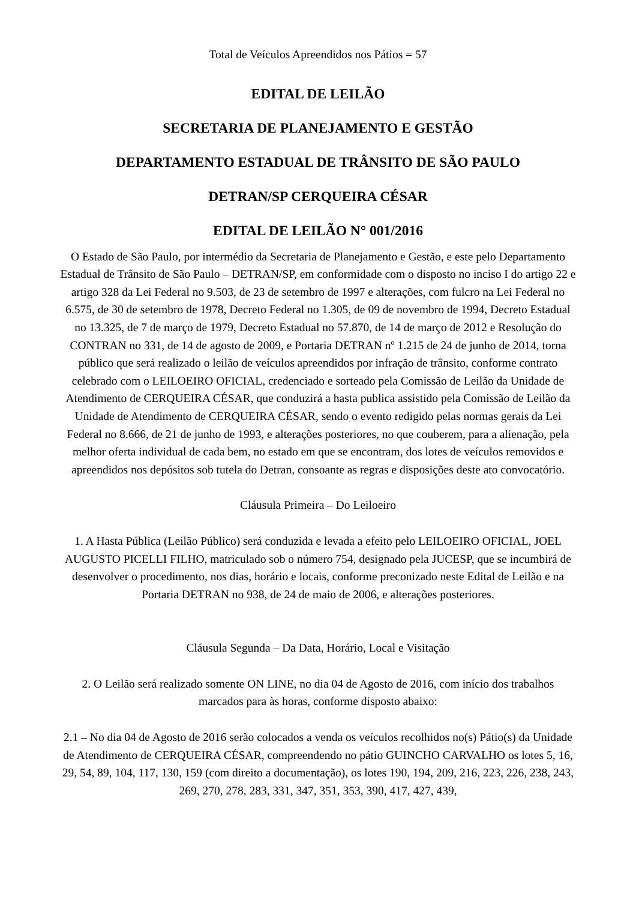Total de Veículos Apreendidos nos Pátios = 57
EDITAL DE LEILÃO
SECRETARIA DE PLANEJAMENTO E GESTÃO
DEPARTAMENTO ESTADUAL DE TRÂNSITO DE SÃO PAULO
DETRAN/SP CERQUEIRA CÉSAR
EDITAL DE LEILÃO N° 001/2016
O Estado de São Paulo, por intermédio da Secretaria de Planejamento e Gestão, e este pelo Departamento Estadual de Trânsito de São Paulo – DETRAN/SP, em conformidade com o disposto no inciso I do artigo 22 e artigo 328 da Lei Federal no 9.503, de 23 de setembro de 1997 e alterações, com fulcro na Lei Federal no 6.575, de 30 de setembro de 1978, Decreto Federal no 1.305, de 09 de novembro de 1994, Decreto Estadual no 13.325, de 7 de março de 1979, Decreto Estadual no 57.870, de 14 de março de 2012 e Resolução do CONTRAN no 331, de 14 de agosto de 2009, e Portaria DETRAN nº 1.215 de 24 de junho de 2014, torna público que será realizado o leilão de veículos apreendidos por infração de trânsito, conforme contrato celebrado com o LEILOEIRO OFICIAL, credenciado e sorteado pela Comissão de Leilão da Unidade de Atendimento de CERQUEIRA CÉSAR, que conduzirá a hasta publica assistido pela Comissão de Leilão da Unidade de Atendimento de CERQUEIRA CÉSAR, sendo o evento redigido pelas normas gerais da Lei Federal no 8.666, de 21 de junho de 1993, e alterações posteriores, no que couberem, para a alienação, pela melhor oferta individual de cada bem, no estado em que se encontram, dos lotes de veículos removidos e apreendidos nos depósitos sob tutela do Detran, consoante as regras e disposições deste ato convocatório.
Cláusula Primeira – Do Leiloeiro
1. A Hasta Pública (Leilão Público) será conduzida e levada a efeito pelo LEILOEIRO OFICIAL, JOEL AUGUSTO PICELLI FILHO, matriculado sob o número 754, designado pela JUCESP, que se incumbirá de desenvolver o procedimento, nos dias, horário e locais, conforme preconizado neste Edital de Leilão e na Portaria DETRAN no 938, de 24 de maio de 2006, e alterações posteriores.
Cláusula Segunda – Da Data, Horário, Local e Visitação
2. O Leilão será realizado somente ON LINE, no dia 04 de Agosto de 2016, com início dos trabalhos marcados para às horas, conforme disposto abaixo:
2.1 – No dia 04 de Agosto de 2016 serão colocados a venda os veículos recolhidos no(s) Pátio(s) da Unidade de Atendimento de CERQUEIRA CÉSAR, compreendendo no pátio GUINCHO CARVALHO os lotes 5, 16, 29, 54, 89, 104, 117, 130, 159 (com direito a documentação), os lotes 190, 194, 209, 216, 223, 226, 238, 243, 269, 270, 278, 283, 331, 347, 351, 353, 390, 417, 427, 439,